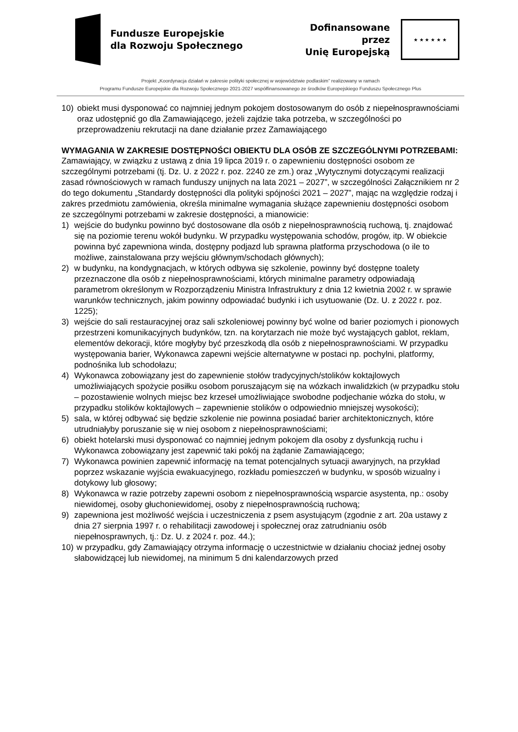Fundusze Europejskie
dla Rozwoju Społecznego
Dofinansowane przez
Unię Europejską
★ ★ ★ ★ ★ ★
Projekt „Koordynacja działań w zakresie polityki społecznej w województwie podlaskim” realizowany w ramach
Programu Fundusze Europejskie dla Rozwoju Społecznego 2021-2027 współfinansowanego ze środków Europejskiego Funduszu Społecznego Plus
10) obiekt musi dysponować co najmniej jednym pokojem dostosowanym do osób z niepełnosprawnościami oraz udostępnić go dla Zamawiającego, jeżeli zajdzie taka potrzeba, w szczególności po przeprowadzeniu rekrutacji na dane działanie przez Zamawiającego
WYMAGANIA W ZAKRESIE DOSTĘPNOŚCI OBIEKTU DLA OSÓB ZE SZCZEGÓLNYMI POTRZEBAMI:
Zamawiający, w związku z ustawą z dnia 19 lipca 2019 r. o zapewnieniu dostępności osobom ze szczególnymi potrzebami (tj. Dz. U. z 2022 r. poz. 2240 ze zm.) oraz „Wytycznymi dotyczącymi realizacji zasad równościowych w ramach funduszy unijnych na lata 2021 – 2027”, w szczególności Załącznikiem nr 2 do tego dokumentu „Standardy dostępności dla polityki spójności 2021 – 2027”, mając na względzie rodzaj i zakres przedmiotu zamówienia, określa minimalne wymagania służące zapewnieniu dostępności osobom ze szczególnymi potrzebami w zakresie dostępności, a mianowicie:
1) wejście do budynku powinno być dostosowane dla osób z niepełnosprawnością ruchową, tj. znajdować się na poziomie terenu wokół budynku. W przypadku występowania schodów, progów, itp. W obiekcie powinna być zapewniona winda, dostępny podjazd lub sprawna platforma przyschodowa (o ile to możliwe, zainstalowana przy wejściu głównym/schodach głównych);
2) w budynku, na kondygnacjach, w których odbywa się szkolenie, powinny być dostępne toalety przeznaczone dla osób z niepełnosprawnościami, których minimalne parametry odpowiadają parametrom określonym w Rozporządzeniu Ministra Infrastruktury z dnia 12 kwietnia 2002 r. w sprawie warunków technicznych, jakim powinny odpowiadać budynki i ich usytuowanie (Dz. U. z 2022 r. poz. 1225);
3) wejście do sali restauracyjnej oraz sali szkoleniowej powinny być wolne od barier poziomych i pionowych przestrzeni komunikacyjnych budynków, tzn. na korytarzach nie może być wystających gablot, reklam, elementów dekoracji, które mogłyby być przeszkodą dla osób z niepełnosprawnościami. W przypadku występowania barier, Wykonawca zapewni wejście alternatywne w postaci np. pochylni, platformy, podnośnika lub schodołazu;
4) Wykonawca zobowiązany jest do zapewnienie stołów tradycyjnych/stolików koktajlowych umożliwiających spożycie posiłku osobom poruszającym się na wózkach inwalidzkich (w przypadku stołu – pozostawienie wolnych miejsc bez krzeseł umożliwiające swobodne podjechanie wózka do stołu, w przypadku stolików koktajlowych – zapewnienie stolików o odpowiednio mniejszej wysokości);
5) sala, w której odbywać się będzie szkolenie nie powinna posiadać barier architektonicznych, które utrudniałyby poruszanie się w niej osobom z niepełnosprawnościami;
6) obiekt hotelarski musi dysponować co najmniej jednym pokojem dla osoby z dysfunkcją ruchu i Wykonawca zobowiązany jest zapewnić taki pokój na żądanie Zamawiającego;
7) Wykonawca powinien zapewnić informację na temat potencjalnych sytuacji awaryjnych, na przykład poprzez wskazanie wyjścia ewakuacyjnego, rozkładu pomieszczeń w budynku, w sposób wizualny i dotykowy lub głosowy;
8) Wykonawca w razie potrzeby zapewni osobom z niepełnosprawnością wsparcie asystenta, np.: osoby niewidomej, osoby głuchoniewidomej, osoby z niepełnosprawnością ruchową;
9) zapewniona jest możliwość wejścia i uczestniczenia z psem asystującym (zgodnie z art. 20a ustawy z dnia 27 sierpnia 1997 r. o rehabilitacji zawodowej i społecznej oraz zatrudnianiu osób niepełnosprawnych, tj.: Dz. U. z 2024 r. poz. 44.);
10) w przypadku, gdy Zamawiający otrzyma informację o uczestnictwie w działaniu chociaż jednej osoby słabowidzącej lub niewidomej, na minimum 5 dni kalendarzowych przed